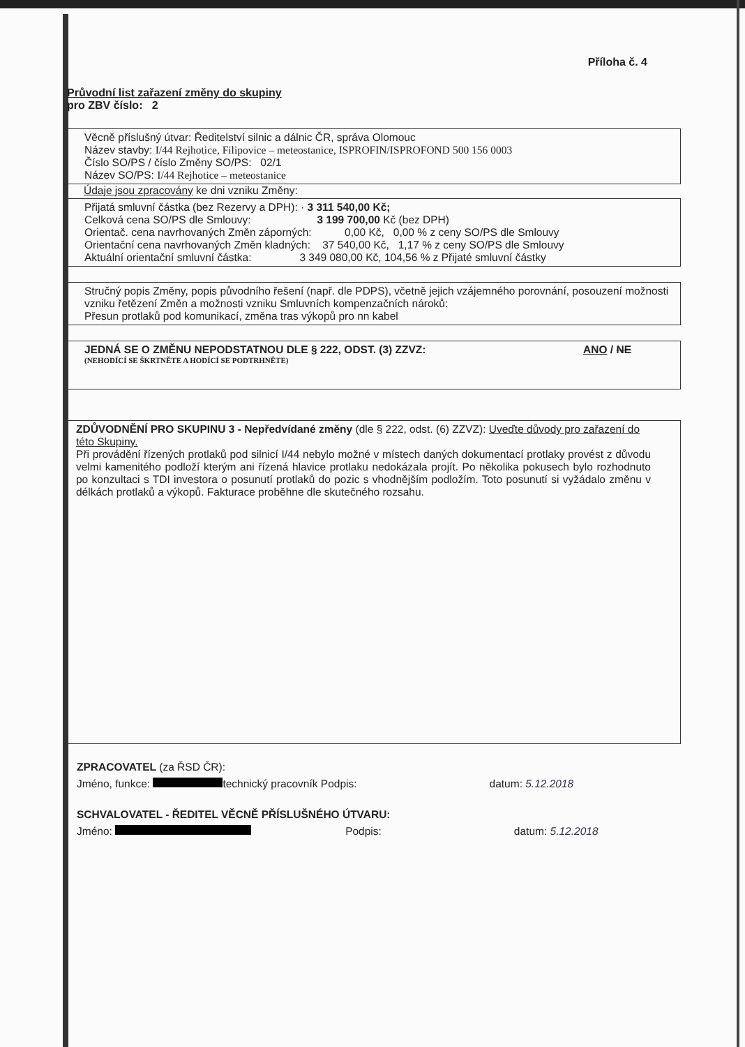Příloha č. 4
Průvodní list zařazení změny do skupiny
pro ZBV číslo: 2
Věcně příslušný útvar: Ředitelství silnic a dálnic ČR, správa Olomouc
Název stavby: I/44 Rejhotice, Filipovice – meteostanice, ISPROFIN/ISPROFOND 500 156 0003
Číslo SO/PS / číslo Změny SO/PS: 02/1
Název SO/PS: I/44 Rejhotice – meteostanice
Údaje jsou zpracovány ke dni vzniku Změny:
Přijatá smluvní částka (bez Rezervy a DPH): · 3 311 540,00 Kč;
Celková cena SO/PS dle Smlouvy: 3 199 700,00 Kč (bez DPH)
Orientač. cena navrhovaných Změn záporných: 0,00 Kč, 0,00 % z ceny SO/PS dle Smlouvy
Orientační cena navrhovaných Změn kladných: 37 540,00 Kč, 1,17 % z ceny SO/PS dle Smlouvy
Aktuální orientační smluvní částka: 3 349 080,00 Kč, 104,56 % z Přijaté smluvní částky
Stručný popis Změny, popis původního řešení (např. dle PDPS), včetně jejich vzájemného porovnání, posouzení možnosti vzniku řetězení Změn a možnosti vzniku Smluvních kompenzačních nároků:
Přesun protlaků pod komunikací, změna tras výkopů pro nn kabel
JEDNÁ SE O ZMĚNU NEPODSTATNOU DLE § 222, ODST. (3) ZZVZ: ANO / NE
(NEHODÍCÍ SE ŠKRTNĚTE A HODÍCÍ SE PODTRHNĚTE)
ZDŮVODNĚNÍ PRO SKUPINU 3 - Nepředvídané změny (dle § 222, odst. (6) ZZVZ): Uveďte důvody pro zařazení do této Skupiny.
Při provádění řízených protlaků pod silnicí I/44 nebylo možné v místech daných dokumentací protlaky provést z důvodu velmi kamenitého podloží kterým ani řízená hlavice protlaku nedokázala projít. Po několika pokusech bylo rozhodnuto po konzultaci s TDI investora o posunutí protlaků do pozic s vhodnějším podložím. Toto posunutí si vyžádalo změnu v délkách protlaků a výkopů. Fakturace proběhne dle skutečného rozsahu.
ZPRACOVATEL (za ŘSD ČR):
Jméno, funkce: technický pracovník Podpis: datum: 5.12.2018
SCHVALOVATEL - ŘEDITEL VĚCNĚ PŘÍSLUŠNÉHO ÚTVARU:
Jméno: Podpis: datum: 5.12.2018